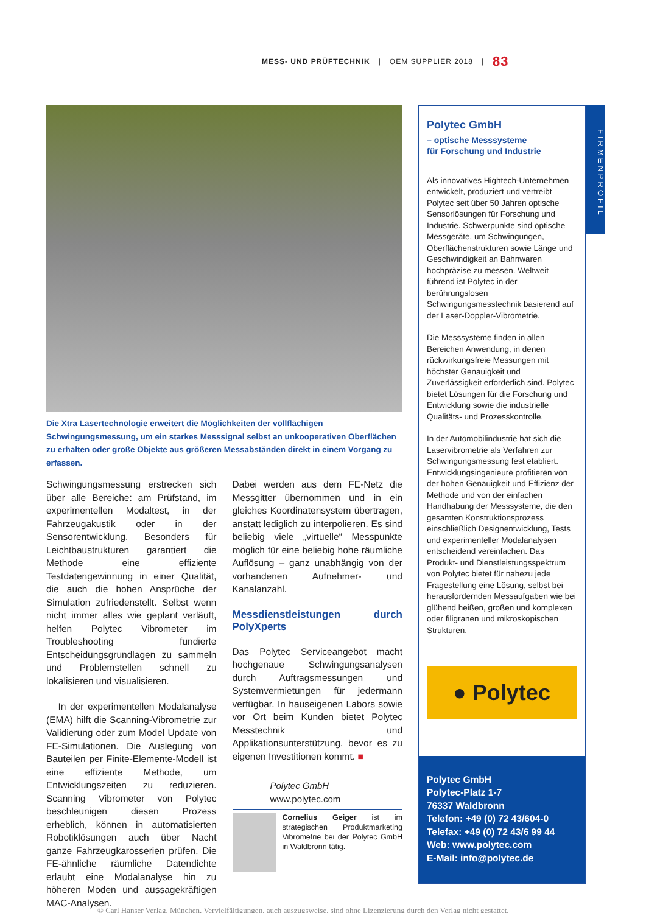MESS- UND PRÜFTECHNIK | OEM SUPPLIER 2018 | 83
Die Xtra Lasertechnologie erweitert die Möglichkeiten der vollflächigen Schwingungsmessung, um ein starkes Messsignal selbst an unkooperativen Oberflächen zu erhalten oder große Objekte aus größeren Messabständen direkt in einem Vorgang zu erfassen.
Schwingungsmessung erstrecken sich über alle Bereiche: am Prüfstand, im experimentellen Modaltest, in der Fahrzeugakustik oder in der Sensorentwicklung. Besonders für Leichtbaustrukturen garantiert die Methode eine effiziente Testdatengewinnung in einer Qualität, die auch die hohen Ansprüche der Simulation zufriedenstellt. Selbst wenn nicht immer alles wie geplant verläuft, helfen Polytec Vibrometer im Troubleshooting fundierte Entscheidungsgrundlagen zu sammeln und Problemstellen schnell zu lokalisieren und visualisieren.
In der experimentellen Modalanalyse (EMA) hilft die Scanning-Vibrometrie zur Validierung oder zum Model Update von FE-Simulationen. Die Auslegung von Bauteilen per Finite-Elemente-Modell ist eine effiziente Methode, um Entwicklungszeiten zu reduzieren. Scanning Vibrometer von Polytec beschleunigen diesen Prozess erheblich, können in automatisierten Robotiklösungen auch über Nacht ganze Fahrzeugkarosserien prüfen. Die FE-ähnliche räumliche Datendichte erlaubt eine Modalanalyse hin zu höheren Moden und aussagekräftigen MAC-Analysen.
Dabei werden aus dem FE-Netz die Messgitter übernommen und in ein gleiches Koordinatensystem übertragen, anstatt lediglich zu interpolieren. Es sind beliebig viele „virtuelle“ Messpunkte möglich für eine beliebig hohe räumliche Auflösung – ganz unabhängig von der vorhandenen Aufnehmer- und Kanalanzahl.
Messdienstleistungen durch PolyXperts
Das Polytec Serviceangebot macht hochgenaue Schwingungsanalysen durch Auftragsmessungen und Systemvermietungen für jedermann verfügbar. In hauseigenen Labors sowie vor Ort beim Kunden bietet Polytec Messtechnik und Applikationsunterstützung, bevor es zu eigenen Investitionen kommt. ■
Polytec GmbH
www.polytec.com
Cornelius Geiger ist im strategischen Produktmarketing Vibrometrie bei der Polytec GmbH in Waldbronn tätig.
Polytec GmbH
– optische Messsysteme
für Forschung und Industrie
Als innovatives Hightech-Unternehmen entwickelt, produziert und vertreibt Polytec seit über 50 Jahren optische Sensorlösungen für Forschung und Industrie. Schwerpunkte sind optische Messgeräte, um Schwingungen, Oberflächenstrukturen sowie Länge und Geschwindigkeit an Bahnwaren hochpräzise zu messen. Weltweit führend ist Polytec in der berührungslosen Schwingungsmesstechnik basierend auf der Laser-Doppler-Vibrometrie.
Die Messsysteme finden in allen Bereichen Anwendung, in denen rückwirkungsfreie Messungen mit höchster Genauigkeit und Zuverlässigkeit erforderlich sind. Polytec bietet Lösungen für die Forschung und Entwicklung sowie die industrielle Qualitäts- und Prozesskontrolle.
In der Automobilindustrie hat sich die Laservibrometrie als Verfahren zur Schwingungsmessung fest etabliert. Entwicklungsingenieure profitieren von der hohen Genauigkeit und Effizienz der Methode und von der einfachen Handhabung der Messsysteme, die den gesamten Konstruktionsprozess einschließlich Designentwicklung, Tests und experimenteller Modalanalysen entscheidend vereinfachen. Das Produkt- und Dienstleistungsspektrum von Polytec bietet für nahezu jede Fragestellung eine Lösung, selbst bei herausfordernden Messaufgaben wie bei glühend heißen, großen und komplexen oder filigranen und mikroskopischen Strukturen.
● Polytec
Polytec GmbH
Polytec-Platz 1-7
76337 Waldbronn
Telefon: +49 (0) 72 43/604-0
Telefax: +49 (0) 72 43/6 99 44
Web: www.polytec.com
E-Mail: info@polytec.de
FIRMENPROFIL
© Carl Hanser Verlag, München. Vervielfältigungen, auch auszugsweise, sind ohne Lizenzierung durch den Verlag nicht gestattet.